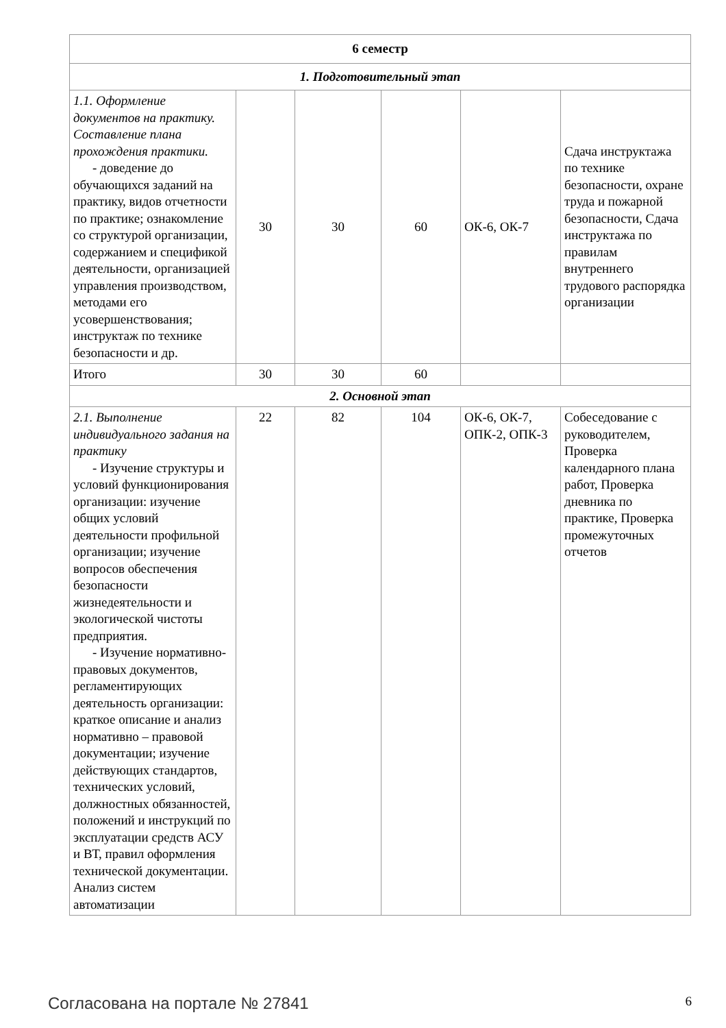| 6 семестр | | | | | |
| 1. Подготовительный этап | | | | | |
| 1.1. Оформление документов на практику. Составление плана прохождения практики. - доведение до обучающихся заданий на практику, видов отчетности по практике; ознакомление со структурой организации, содержанием и спецификой деятельности, организацией управления производством, методами его усовершенствования; инструктаж по технике безопасности и др. | 30 | 30 | 60 | ОК-6, ОК-7 | Сдача инструктажа по технике безопасности, охране труда и пожарной безопасности, Сдача инструктажа по правилам внутреннего трудового распорядка организации |
| Итого | 30 | 30 | 60 | | |
| 2. Основной этап | | | | | |
| 2.1. Выполнение индивидуального задания на практику - Изучение структуры и условий функционирования организации: изучение общих условий деятельности профильной организации; изучение вопросов обеспечения безопасности жизнедеятельности и экологической чистоты предприятия. - Изучение нормативно-правовых документов, регламентирующих деятельность организации: краткое описание и анализ нормативно – правовой документации; изучение действующих стандартов, технических условий, должностных обязанностей, положений и инструкций по эксплуатации средств АСУ и ВТ, правил оформления технической документации. Анализ систем автоматизации | 22 | 82 | 104 | ОК-6, ОК-7, ОПК-2, ОПК-3 | Собеседование с руководителем, Проверка календарного плана работ, Проверка дневника по практике, Проверка промежуточных отчетов |
Согласована на портале № 27841 6